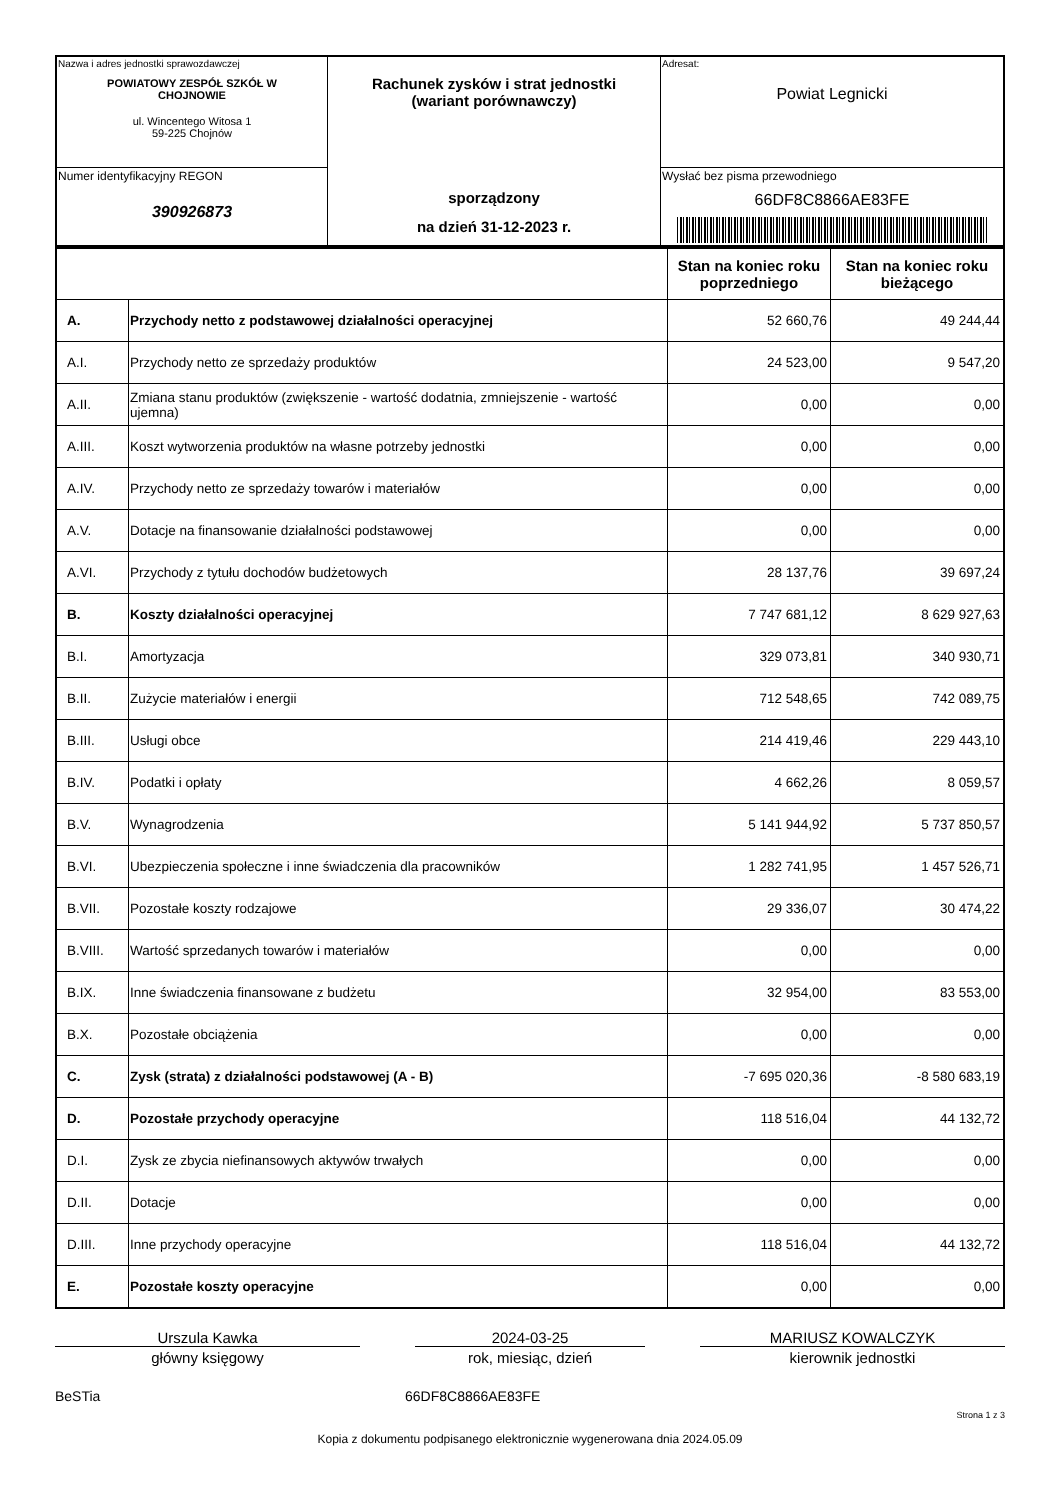| Nazwa i adres jednostki sprawozdawczej POWIATOWY ZESPÓŁ SZKÓŁ W CHOJNOWIE ul. Wincentego Witosa 1 59-225 Chojnów | Rachunek zysków i strat jednostki (wariant porównawczy) sporządzony na dzień 31-12-2023 r. | Adresat: Powiat Legnicki |
| Numer identyfikacyjny REGON 390926873 | | Wysłać bez pisma przewodniego 66DF8C8866AE83FE |
| | | Stan na koniec roku poprzedniego | Stan na koniec roku bieżącego |
| --- | --- | --- | --- |
| A. | Przychody netto z podstawowej działalności operacyjnej | 52 660,76 | 49 244,44 |
| A.I. | Przychody netto ze sprzedaży produktów | 24 523,00 | 9 547,20 |
| A.II. | Zmiana stanu produktów (zwiększenie - wartość dodatnia, zmniejszenie - wartość ujemna) | 0,00 | 0,00 |
| A.III. | Koszt wytworzenia produktów na własne potrzeby jednostki | 0,00 | 0,00 |
| A.IV. | Przychody netto ze sprzedaży towarów i materiałów | 0,00 | 0,00 |
| A.V. | Dotacje na finansowanie działalności podstawowej | 0,00 | 0,00 |
| A.VI. | Przychody z tytułu dochodów budżetowych | 28 137,76 | 39 697,24 |
| B. | Koszty działalności operacyjnej | 7 747 681,12 | 8 629 927,63 |
| B.I. | Amortyzacja | 329 073,81 | 340 930,71 |
| B.II. | Zużycie materiałów i energii | 712 548,65 | 742 089,75 |
| B.III. | Usługi obce | 214 419,46 | 229 443,10 |
| B.IV. | Podatki i opłaty | 4 662,26 | 8 059,57 |
| B.V. | Wynagrodzenia | 5 141 944,92 | 5 737 850,57 |
| B.VI. | Ubezpieczenia społeczne i inne świadczenia dla pracowników | 1 282 741,95 | 1 457 526,71 |
| B.VII. | Pozostałe koszty rodzajowe | 29 336,07 | 30 474,22 |
| B.VIII. | Wartość sprzedanych towarów i materiałów | 0,00 | 0,00 |
| B.IX. | Inne świadczenia finansowane z budżetu | 32 954,00 | 83 553,00 |
| B.X. | Pozostałe obciążenia | 0,00 | 0,00 |
| C. | Zysk (strata) z działalności podstawowej (A - B) | -7 695 020,36 | -8 580 683,19 |
| D. | Pozostałe przychody operacyjne | 118 516,04 | 44 132,72 |
| D.I. | Zysk ze zbycia niefinansowych aktywów trwałych | 0,00 | 0,00 |
| D.II. | Dotacje | 0,00 | 0,00 |
| D.III. | Inne przychody operacyjne | 118 516,04 | 44 132,72 |
| E. | Pozostałe koszty operacyjne | 0,00 | 0,00 |
Urszula Kawka
główny księgowy
2024-03-25
rok, miesiąc, dzień
MARIUSZ KOWALCZYK
kierownik jednostki
BeSTia 66DF8C8866AE83FE
Strona 1 z 3
Kopia z dokumentu podpisanego elektronicznie wygenerowana dnia 2024.05.09